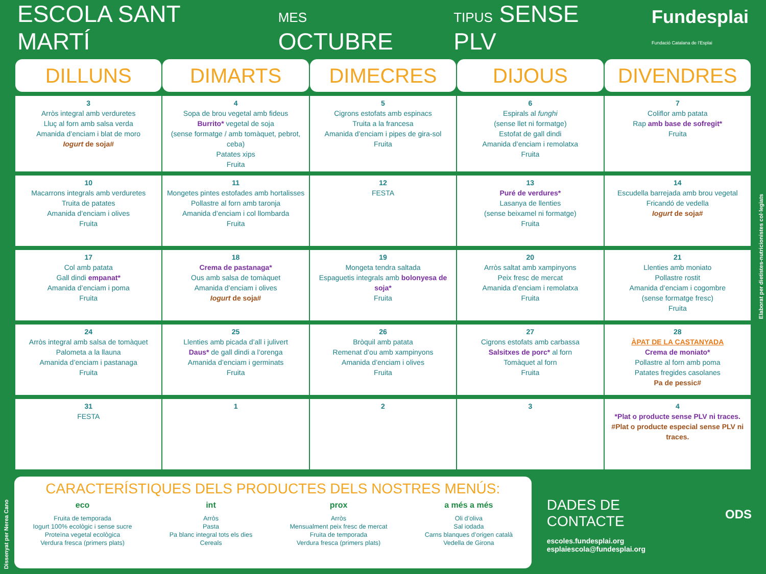ESCOLA SANT MARTÍ MES OCTUBRE TIPUS SENSE PLV Fundesplai
Fundació Catalana de l'Esplai
| DILLUNS | DIMARTS | DIMECRES | DIJOUS | DIVENDRES |
| --- | --- | --- | --- | --- |
| 3 Arròs integral amb verduretes Lluç al forn amb salsa verda Amanida d’enciam i blat de moro Iogurt de soja# | 4 Sopa de brou vegetal amb fideus Burrito* vegetal de soja (sense formatge / amb tomàquet, pebrot, ceba) Patates xips Fruita | 5 Cigrons estofats amb espinacs Truita a la francesa Amanida d’enciam i pipes de gira-sol Fruita | 6 Espirals al funghi (sense llet ni formatge) Estofat de gall dindi Amanida d’enciam i remolatxa Fruita | 7 Coliflor amb patata Rap amb base de sofregit* Fruita |
| 10 Macarrons integrals amb verduretes Truita de patates Amanida d’enciam i olives Fruita | 11 Mongetes pintes estofades amb hortalisses Pollastre al forn amb taronja Amanida d’enciam i col llombarda Fruita | 12 FESTA | 13 Puré de verdures* Lasanya de llenties (sense beixamel ni formatge) Fruita | 14 Escudella barrejada amb brou vegetal Fricandó de vedella Iogurt de soja# |
| 17 Col amb patata Gall dindi empanat* Amanida d’enciam i poma Fruita | 18 Crema de pastanaga* Ous amb salsa de tomàquet Amanida d’enciam i olives Iogurt de soja# | 19 Mongeta tendra saltada Espaguetis integrals amb bolonyesa de soja* Fruita | 20 Arròs saltat amb xampinyons Peix fresc de mercat Amanida d’enciam i remolatxa Fruita | 21 Llenties amb moniato Pollastre rostit Amanida d’enciam i cogombre (sense formatge fresc) Fruita |
| 24 Arròs integral amb salsa de tomàquet Palometa a la llauna Amanida d’enciam i pastanaga Fruita | 25 Llenties amb picada d’all i julivert Daus* de gall dindi a l’orenga Amanida d’enciam i germinats Fruita | 26 Bròquil amb patata Remenat d’ou amb xampinyons Amanida d’enciam i olives Fruita | 27 Cigrons estofats amb carbassa Salsitxes de porc* al forn Tomàquet al forn Fruita | 28 ÀPAT DE LA CASTANYADA Crema de moniato* Pollastre al forn amb poma Patates fregides casolanes Pa de pessic# |
| 31 FESTA | 1 | 2 | 3 | 4 *Plat o producte sense PLV ni traces. #Plat o producte especial sense PLV ni traces. |
CARACTERÍSTIQUES DELS PRODUCTES DELS NOSTRES MENÚS:
eco
Fruita de temporada
Iogurt 100% ecològic i sense sucre
Proteïna vegetal ecològica
Verdura fresca (primers plats)
int
Arròs
Pasta
Pa blanc integral tots els dies
Cereals
prox
Arròs
Mensualment peix fresc de mercat
Fruita de temporada
Verdura fresca (primers plats)
a més a més
Oli d’oliva
Sal iodada
Carns blanques d’origen català
Vedella de Girona
DADES DE CONTACTE
escoles.fundesplai.org
esplaiescola@fundesplai.org
ODS
Elaborat per dietistes-nutricionistes col·legiats
Dissenyat per Nerea Cano